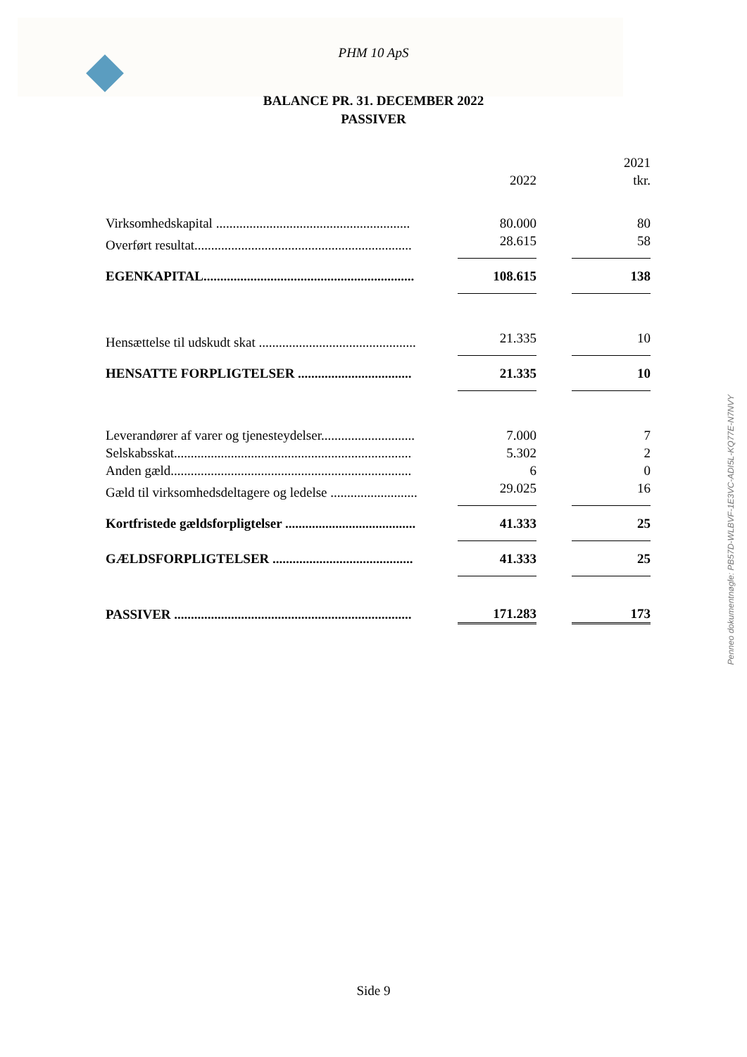PHM 10 ApS
BALANCE PR. 31. DECEMBER 2022
PASSIVER
| | 2022 | | 2021 tkr. |
| --- | --- | --- | --- |
| Virksomhedskapital .......................................................... | 80.000 | | 80 |
| Overført resultat................................................................. | 28.615 | | 58 |
| EGENKAPITAL............................................................... | 108.615 | | 138 |
| Hensættelse til udskudt skat ............................................... | 21.335 | | 10 |
| HENSATTE FORPLIGTELSER .................................. | 21.335 | | 10 |
| Leverandører af varer og tjenesteydelser............................ | 7.000 | | 7 |
| Selskabsskat....................................................................... | 5.302 | | 2 |
| Anden gæld........................................................................ | 6 | | 0 |
| Gæld til virksomhedsdeltagere og ledelse .......................... | 29.025 | | 16 |
| Kortfristede gældsforpligtelser ....................................... | 41.333 | | 25 |
| GÆLDSFORPLIGTELSER .......................................... | 41.333 | | 25 |
| PASSIVER ....................................................................... | 171.283 | | 173 |
Penneo dokumentnøgle: PB57D-WLBVF-1E3VC-ADI5L-KQ77E-N7NVY
Side 9